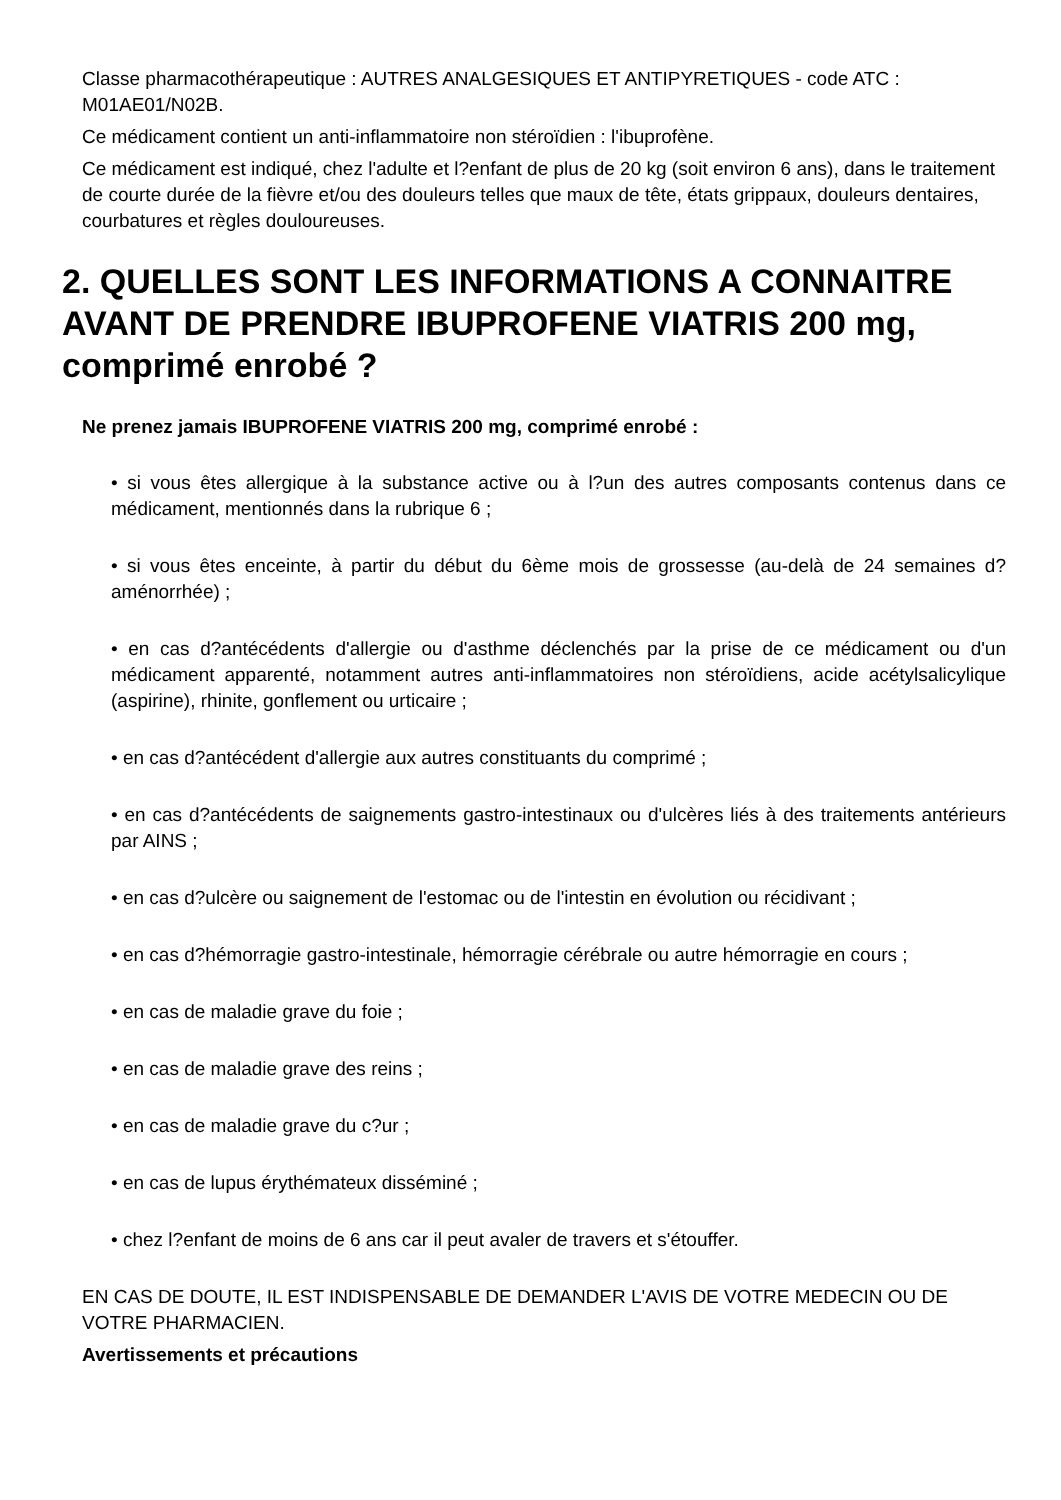Classe pharmacothérapeutique : AUTRES ANALGESIQUES ET ANTIPYRETIQUES - code ATC : M01AE01/N02B.
Ce médicament contient un anti-inflammatoire non stéroïdien : l'ibuprofène.
Ce médicament est indiqué, chez l'adulte et l?enfant de plus de 20 kg (soit environ 6 ans), dans le traitement de courte durée de la fièvre et/ou des douleurs telles que maux de tête, états grippaux, douleurs dentaires, courbatures et règles douloureuses.
2. QUELLES SONT LES INFORMATIONS A CONNAITRE AVANT DE PRENDRE IBUPROFENE VIATRIS 200 mg, comprimé enrobé ?
Ne prenez jamais IBUPROFENE VIATRIS 200 mg, comprimé enrobé :
• si vous êtes allergique à la substance active ou à l?un des autres composants contenus dans ce médicament, mentionnés dans la rubrique 6 ;
• si vous êtes enceinte, à partir du début du 6ème mois de grossesse (au-delà de 24 semaines d?aménorrhée) ;
• en cas d?antécédents d'allergie ou d'asthme déclenchés par la prise de ce médicament ou d'un médicament apparenté, notamment autres anti-inflammatoires non stéroïdiens, acide acétylsalicylique (aspirine), rhinite, gonflement ou urticaire ;
• en cas d?antécédent d'allergie aux autres constituants du comprimé ;
• en cas d?antécédents de saignements gastro-intestinaux ou d'ulcères liés à des traitements antérieurs par AINS ;
• en cas d?ulcère ou saignement de l'estomac ou de l'intestin en évolution ou récidivant ;
• en cas d?hémorragie gastro-intestinale, hémorragie cérébrale ou autre hémorragie en cours ;
• en cas de maladie grave du foie ;
• en cas de maladie grave des reins ;
• en cas de maladie grave du c?ur ;
• en cas de lupus érythémateux disséminé ;
• chez l?enfant de moins de 6 ans car il peut avaler de travers et s'étouffer.
EN CAS DE DOUTE, IL EST INDISPENSABLE DE DEMANDER L'AVIS DE VOTRE MEDECIN OU DE VOTRE PHARMACIEN.
Avertissements et précautions